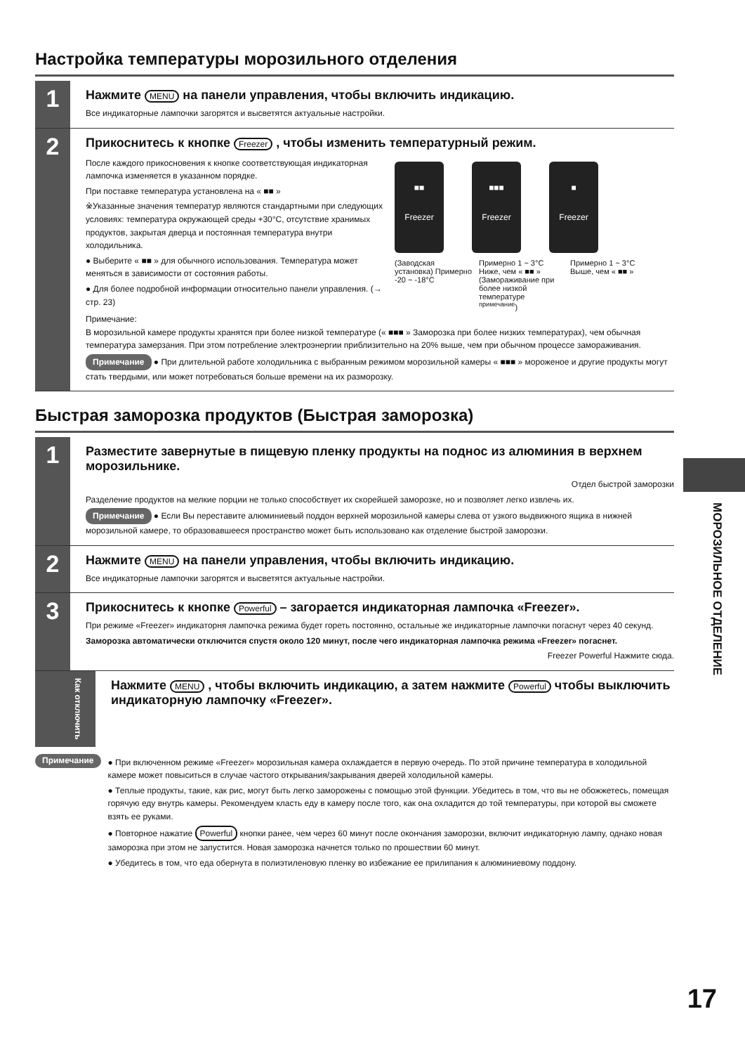Настройка температуры морозильного отделения
1
Нажмите MENU на панели управления, чтобы включить индикацию.
Все индикаторные лампочки загорятся и высветятся актуальные настройки.
2
Прикоснитесь к кнопке Freezer , чтобы изменить температурный режим.
После каждого прикосновения к кнопке соответствующая индикаторная лампочка изменяется в указанном порядке.
При поставке температура установлена на « ■■ »
※Указанные значения температур являются стандартными при следующих условиях: температура окружающей среды +30°C, отсутствие хранимых продуктов, закрытая дверца и постоянная температура внутри холодильника.
● Выберите « ■■ » для обычного использования. Температура может меняться в зависимости от состояния работы.
● Для более подробной информации относительно панели управления. (→ стр. 23)
■■
Freezer
■■■
Freezer
■
Freezer
(Заводская установка) Примерно -20 ~ -18°C
Примерно 1 ~ 3°C Ниже, чем « ■■ » (Замораживание при более низкой температуре <sup>примечание</sup>)
Примерно 1 ~ 3°C Выше, чем « ■■ »
Примечание:
В морозильной камере продукты хранятся при более низкой температуре (« ■■■ » Заморозка при более низких температурах), чем обычная температура замерзания. При этом потребление электроэнергии приблизительно на 20% выше, чем при обычном процессе замораживания.
Примечание ● При длительной работе холодильника с выбранным режимом морозильной камеры « ■■■ » мороженое и другие продукты могут стать твердыми, или может потребоваться больше времени на их разморозку.
Быстрая заморозка продуктов (Быстрая заморозка)
1
Разместите завернутые в пищевую пленку продукты на поднос из алюминия в верхнем морозильнике.
Отдел быстрой заморозки
Разделение продуктов на мелкие порции не только способствует их скорейшей заморозке, но и позволяет легко извлечь их.
Примечание ● Если Вы переставите алюминиевый поддон верхней морозильной камеры слева от узкого выдвижного ящика в нижней морозильной камере, то образовавшееся пространство может быть использовано как отделение быстрой заморозки.
2
Нажмите MENU на панели управления, чтобы включить индикацию.
Все индикаторные лампочки загорятся и высветятся актуальные настройки.
3
Прикоснитесь к кнопке Powerful – загорается индикаторная лампочка «Freezer».
При режиме «Freezer» индикаторня лампочка режима будет гореть постоянно, остальные же индикаторные лампочки погаснут через 40 секунд.
Заморозка автоматически отключится спустя около 120 минут, после чего индикаторная лампочка режима «Freezer» погаснет.
Freezer Powerful Нажмите сюда.
Как отключить
Нажмите MENU , чтобы включить индикацию, а затем нажмите Powerful чтобы выключить индикаторную лампочку «Freezer».
Примечание
● При включенном режиме «Freezer» морозильная камера охлаждается в первую очередь. По этой причине температура в холодильной камере может повыситься в случае частого открывания/закрывания дверей холодильной камеры.
● Теплые продукты, такие, как рис, могут быть легко заморожены с помощью этой функции. Убедитесь в том, что вы не обожжетесь, помещая горячую еду внутрь камеры. Рекомендуем класть еду в камеру после того, как она охладится до той температуры, при которой вы сможете взять ее руками.
● Повторное нажатие Powerful кнопки ранее, чем через 60 минут после окончания заморозки, включит индикаторную лампу, однако новая заморозка при этом не запустится. Новая заморозка начнется только по прошествии 60 минут.
● Убедитесь в том, что еда обернута в полиэтиленовую пленку во избежание ее прилипания к алюминиевому поддону.
МОРОЗИЛЬНОЕ ОТДЕЛЕНИЕ
17